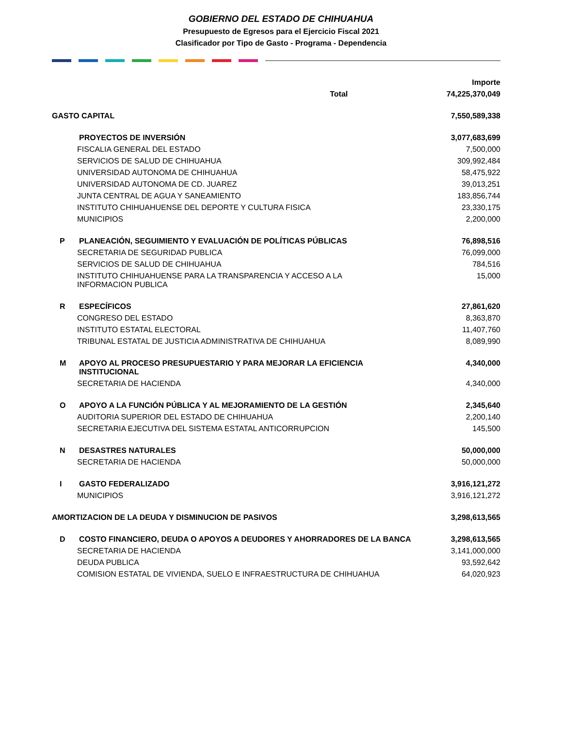GOBIERNO DEL ESTADO DE CHIHUAHUA
Presupuesto de Egresos para el Ejercicio Fiscal 2021
Clasificador por Tipo de Gasto - Programa - Dependencia
| | | Importe |
| Total | | 74,225,370,049 |
| GASTO CAPITAL | | 7,550,589,338 |
| | PROYECTOS DE INVERSIÓN | 3,077,683,699 |
| FISCALIA GENERAL DEL ESTADO | | 7,500,000 |
| SERVICIOS DE SALUD DE CHIHUAHUA | | 309,992,484 |
| UNIVERSIDAD AUTONOMA DE CHIHUAHUA | | 58,475,922 |
| UNIVERSIDAD AUTONOMA DE CD. JUAREZ | | 39,013,251 |
| JUNTA CENTRAL DE AGUA Y SANEAMIENTO | | 183,856,744 |
| INSTITUTO CHIHUAHUENSE DEL DEPORTE Y CULTURA FISICA | | 23,330,175 |
| MUNICIPIOS | | 2,200,000 |
| P | PLANEACIÓN, SEGUIMIENTO Y EVALUACIÓN DE POLÍTICAS PÚBLICAS | 76,898,516 |
| SECRETARIA DE SEGURIDAD PUBLICA | | 76,099,000 |
| SERVICIOS DE SALUD DE CHIHUAHUA | | 784,516 |
| INSTITUTO CHIHUAHUENSE PARA LA TRANSPARENCIA Y ACCESO A LA INFORMACION PUBLICA | | 15,000 |
| R | ESPECÍFICOS | 27,861,620 |
| CONGRESO DEL ESTADO | | 8,363,870 |
| INSTITUTO ESTATAL ELECTORAL | | 11,407,760 |
| TRIBUNAL ESTATAL DE JUSTICIA ADMINISTRATIVA DE CHIHUAHUA | | 8,089,990 |
| M | APOYO AL PROCESO PRESUPUESTARIO Y PARA MEJORAR LA EFICIENCIA INSTITUCIONAL | 4,340,000 |
| SECRETARIA DE HACIENDA | | 4,340,000 |
| O | APOYO A LA FUNCIÓN PÚBLICA Y AL MEJORAMIENTO DE LA GESTIÓN | 2,345,640 |
| AUDITORIA SUPERIOR DEL ESTADO DE CHIHUAHUA | | 2,200,140 |
| SECRETARIA EJECUTIVA DEL SISTEMA ESTATAL ANTICORRUPCION | | 145,500 |
| N | DESASTRES NATURALES | 50,000,000 |
| SECRETARIA DE HACIENDA | | 50,000,000 |
| I | GASTO FEDERALIZADO | 3,916,121,272 |
| MUNICIPIOS | | 3,916,121,272 |
| AMORTIZACION DE LA DEUDA Y DISMINUCION DE PASIVOS | | 3,298,613,565 |
| D | COSTO FINANCIERO, DEUDA O APOYOS A DEUDORES Y AHORRADORES DE LA BANCA | 3,298,613,565 |
| SECRETARIA DE HACIENDA | | 3,141,000,000 |
| DEUDA PUBLICA | | 93,592,642 |
| COMISION ESTATAL DE VIVIENDA, SUELO E INFRAESTRUCTURA DE CHIHUAHUA | | 64,020,923 |